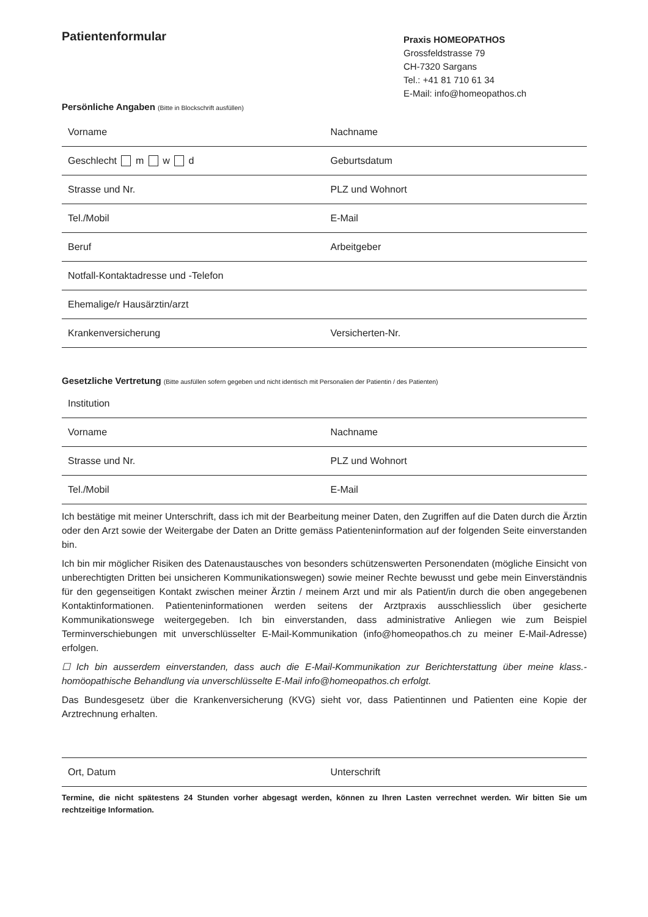Patientenformular
Praxis HOMEOPATHOS
Grossfeldstrasse 79
CH-7320 Sargans
Tel.: +41 81 710 61 34
E-Mail: info@homeopathos.ch
Persönliche Angaben (Bitte in Blockschrift ausfüllen)
| Vorname | Nachname |
| Geschlecht m w d | Geburtsdatum |
| Strasse und Nr. | PLZ und Wohnort |
| Tel./Mobil | E-Mail |
| Beruf | Arbeitgeber |
| Notfall-Kontaktadresse und -Telefon | |
| Ehemalige/r Hausärztin/arzt | |
| Krankenversicherung | Versicherten-Nr. |
Gesetzliche Vertretung (Bitte ausfüllen sofern gegeben und nicht identisch mit Personalien der Patientin / des Patienten)
| Institution | |
| Vorname | Nachname |
| Strasse und Nr. | PLZ und Wohnort |
| Tel./Mobil | E-Mail |
Ich bestätige mit meiner Unterschrift, dass ich mit der Bearbeitung meiner Daten, den Zugriffen auf die Daten durch die Ärztin oder den Arzt sowie der Weitergabe der Daten an Dritte gemäss Patienteninformation auf der folgenden Seite einverstanden bin.
Ich bin mir möglicher Risiken des Datenaustausches von besonders schützenswerten Personendaten (mögliche Einsicht von unberechtigten Dritten bei unsicheren Kommunikationswegen) sowie meiner Rechte bewusst und gebe mein Einverständnis für den gegenseitigen Kontakt zwischen meiner Ärztin / meinem Arzt und mir als Patient/in durch die oben angegebenen Kontaktinformationen. Patienteninformationen werden seitens der Arztpraxis ausschliesslich über gesicherte Kommunikationswege weitergegeben. Ich bin einverstanden, dass administrative Anliegen wie zum Beispiel Terminverschiebungen mit unverschlüsselter E-Mail-Kommunikation (info@homeopathos.ch zu meiner E-Mail-Adresse) erfolgen.
☐ Ich bin ausserdem einverstanden, dass auch die E-Mail-Kommunikation zur Berichterstattung über meine klass.-homöopathische Behandlung via unverschlüsselte E-Mail info@homeopathos.ch erfolgt.
Das Bundesgesetz über die Krankenversicherung (KVG) sieht vor, dass Patientinnen und Patienten eine Kopie der Arztrechnung erhalten.
| Ort, Datum | Unterschrift |
Termine, die nicht spätestens 24 Stunden vorher abgesagt werden, können zu Ihren Lasten verrechnet werden. Wir bitten Sie um rechtzeitige Information.